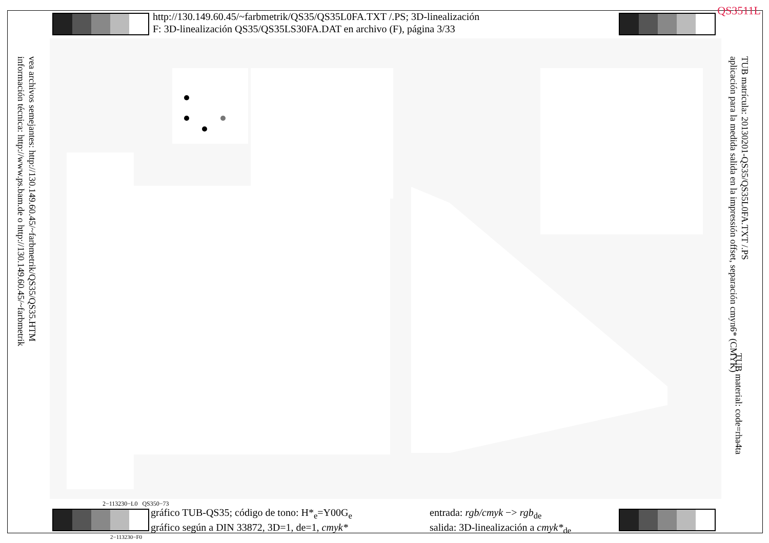QS3511L
http://130.149.60.45/~farbmetrik/QS35/QS35L0FA.TXT /.PS; 3D-linealización
F: 3D-linealización QS35/QS35LS30FA.DAT en archivo (F), página 3/33
vea archivos semejantes: http://130.149.60.45/~farbmetrik/QS35/QS35.HTM
información técnica: http://www.ps.bam.de o http://130.149.60.45/~farbmetrik
TUB matrícula: 20130201-QS35/QS35L0FA.TXT /.PS
aplicación para la medida salida en la impressión offset, separación cmyn6* (CMYK)
TUB material: code=rha4ta
2−113230−L0 QS350−73
gráfico TUB-QS35; código de tono: H*<sub>e</sub>=Y00G<sub>e</sub>
gráfico según a DIN 33872, 3D=1, de=1, cmyk*
entrada: rgb/cmyk −> rgb<sub>de</sub>
salida: 3D-linealización a cmyk*<sub>de</sub>
2−113230−F0